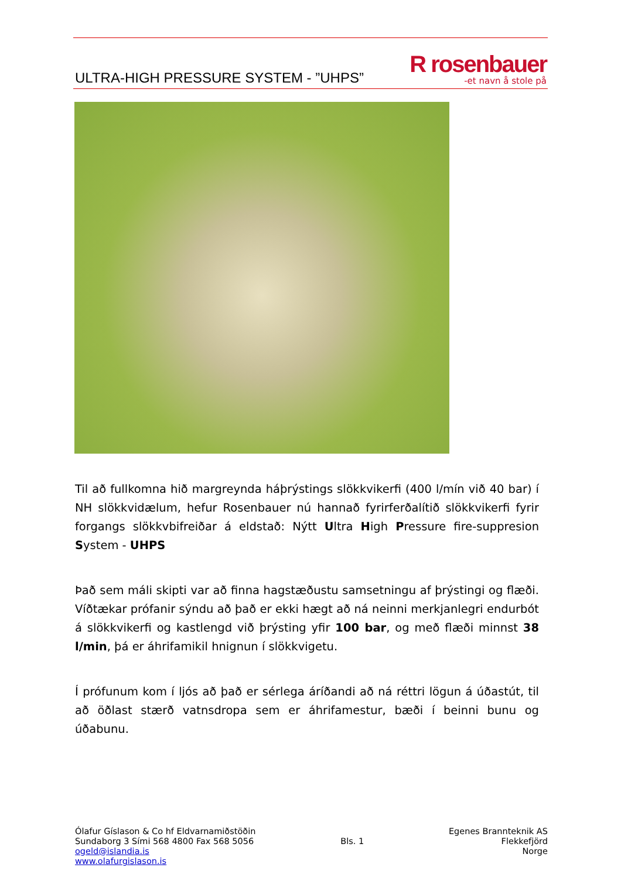ULTRA-HIGH PRESSURE SYSTEM - ”UHPS”
R rosenbauer
-et navn å stole på
Til að fullkomna hið margreynda háþrýstings slökkvikerfi (400 l/mín við 40 bar) í NH slökkvidælum, hefur Rosenbauer nú hannað fyrirferðalítið slökkvikerfi fyrir forgangs slökkvbifreiðar á eldstað: Nýtt Ultra High Pressure fire-suppresion System - UHPS
Það sem máli skipti var að finna hagstæðustu samsetningu af þrýstingi og flæði. Víðtækar prófanir sýndu að það er ekki hægt að ná neinni merkjanlegri endurbót á slökkvikerfi og kastlengd við þrýsting yfir 100 bar, og með flæði minnst 38 l/min, þá er áhrifamikil hnignun í slökkvigetu.
Í prófunum kom í ljós að það er sérlega áríðandi að ná réttri lögun á úðastút, til að öðlast stærð vatnsdropa sem er áhrifamestur, bæði í beinni bunu og úðabunu.
Ólafur Gíslason & Co hf Eldvarnamiðstöðin
Sundaborg 3 Sími 568 4800 Fax 568 5056
ogeld@islandia.is
www.olafurgislason.is
Bls. 1 Egenes Brannteknik AS
Flekkefjörd
Norge